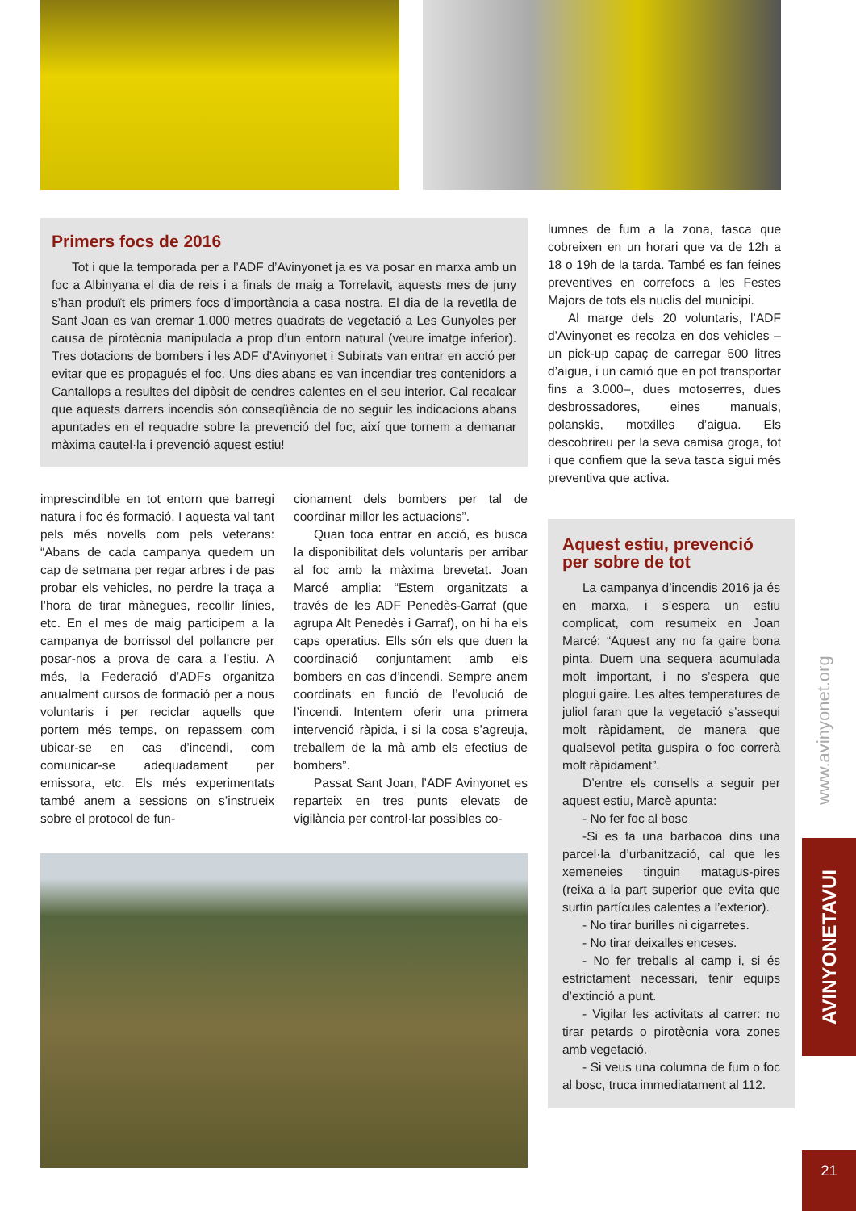Primers focs de 2016
Tot i que la temporada per a l’ADF d’Avinyonet ja es va posar en marxa amb un foc a Albinyana el dia de reis i a finals de maig a Torrelavit, aquests mes de juny s’han produït els primers focs d’importància a casa nostra. El dia de la revetlla de Sant Joan es van cremar 1.000 metres quadrats de vegetació a Les Gunyoles per causa de pirotècnia manipulada a prop d’un entorn natural (veure imatge inferior). Tres dotacions de bombers i les ADF d’Avinyonet i Subirats van entrar en acció per evitar que es propagués el foc. Uns dies abans es van incendiar tres contenidors a Cantallops a resultes del dipòsit de cendres calentes en el seu interior. Cal recalcar que aquests darrers incendis són conseqüència de no seguir les indicacions abans apuntades en el requadre sobre la prevenció del foc, així que tornem a demanar màxima cautel·la i prevenció aquest estiu!
imprescindible en tot entorn que barregi natura i foc és formació. I aquesta val tant pels més novells com pels veterans: “Abans de cada campanya quedem un cap de setmana per regar arbres i de pas probar els vehicles, no perdre la traça a l’hora de tirar mànegues, recollir línies, etc. En el mes de maig participem a la campanya de borrissol del pollancre per posar-nos a prova de cara a l’estiu. A més, la Federació d’ADFs organitza anualment cursos de formació per a nous voluntaris i per reciclar aquells que portem més temps, on repassem com ubicar-se en cas d’incendi, com comunicar-se adequadament per emissora, etc. Els més experimentats també anem a sessions on s’instrueix sobre el protocol de fun-
cionament dels bombers per tal de coordinar millor les actuacions”.
Quan toca entrar en acció, es busca la disponibilitat dels voluntaris per arribar al foc amb la màxima brevetat. Joan Marcé amplia: “Estem organitzats a través de les ADF Penedès-Garraf (que agrupa Alt Penedès i Garraf), on hi ha els caps operatius. Ells són els que duen la coordinació conjuntament amb els bombers en cas d’incendi. Sempre anem coordinats en funció de l’evolució de l’incendi. Intentem oferir una primera intervenció ràpida, i si la cosa s’agreuja, treballem de la mà amb els efectius de bombers”.
Passat Sant Joan, l’ADF Avinyonet es reparteix en tres punts elevats de vigilància per control·lar possibles co-
lumnes de fum a la zona, tasca que cobreixen en un horari que va de 12h a 18 o 19h de la tarda. També es fan feines preventives en correfocs a les Festes Majors de tots els nuclis del municipi.
Al marge dels 20 voluntaris, l’ADF d’Avinyonet es recolza en dos vehicles –un pick-up capaç de carregar 500 litres d’aigua, i un camió que en pot transportar fins a 3.000–, dues motoserres, dues desbrossadores, eines manuals, polanskis, motxilles d’aigua. Els descobrireu per la seva camisa groga, tot i que confiem que la seva tasca sigui més preventiva que activa.
Aquest estiu, prevenció per sobre de tot
La campanya d’incendis 2016 ja és en marxa, i s’espera un estiu complicat, com resumeix en Joan Marcé: “Aquest any no fa gaire bona pinta. Duem una sequera acumulada molt important, i no s’espera que plogui gaire. Les altes temperatures de juliol faran que la vegetació s’assequi molt ràpidament, de manera que qualsevol petita guspira o foc correrà molt ràpidament”.
D’entre els consells a seguir per aquest estiu, Marcè apunta:
- No fer foc al bosc
-Si es fa una barbacoa dins una parcel·la d’urbanització, cal que les xemeneies tinguin matagus-pires (reixa a la part superior que evita que surtin partícules calentes a l’exterior).
- No tirar burilles ni cigarretes.
- No tirar deixalles enceses.
- No fer treballs al camp i, si és estrictament necessari, tenir equips d’extinció a punt.
- Vigilar les activitats al carrer: no tirar petards o pirotècnia vora zones amb vegetació.
- Si veus una columna de fum o foc al bosc, truca immediatament al 112.
www.avinyonet.org
AVINYONETAVUI
21